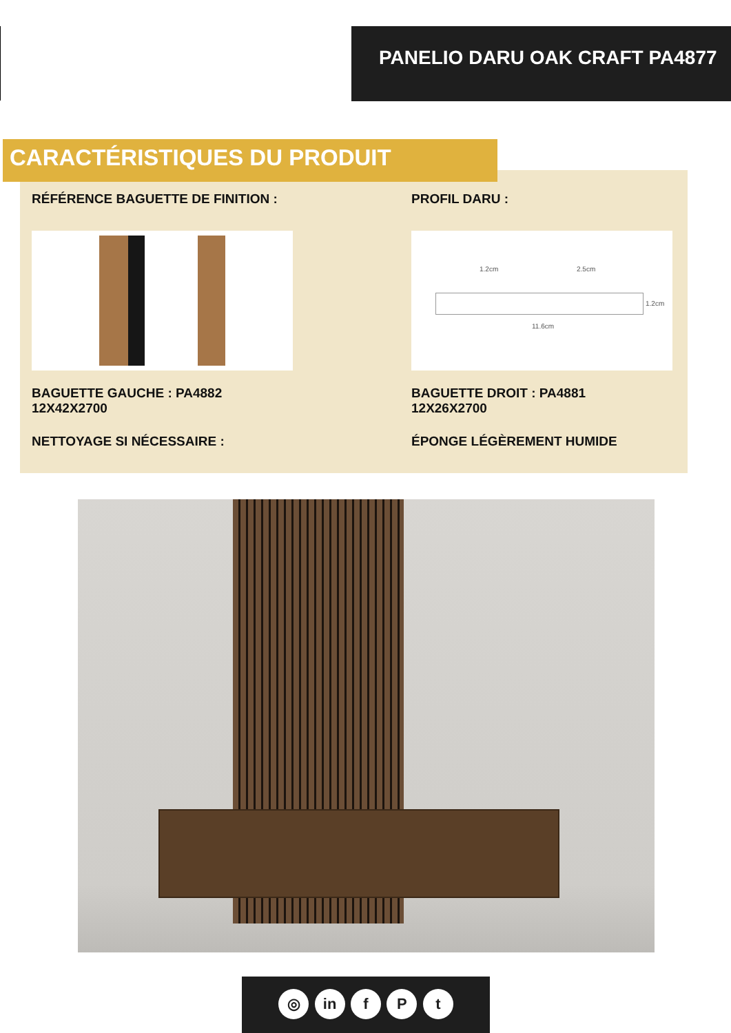PANELIO DARU OAK CRAFT PA4877
CARACTÉRISTIQUES DU PRODUIT
RÉFÉRENCE BAGUETTE DE FINITION : PROFIL DARU :
1.2cm 2.5cm
11.6cm
1.2cm
BAGUETTE GAUCHE : PA4882
12X42X2700
BAGUETTE DROIT : PA4881
12X26X2700
NETTOYAGE SI NÉCESSAIRE : ÉPONGE LÉGÈREMENT HUMIDE
◎ in f P t